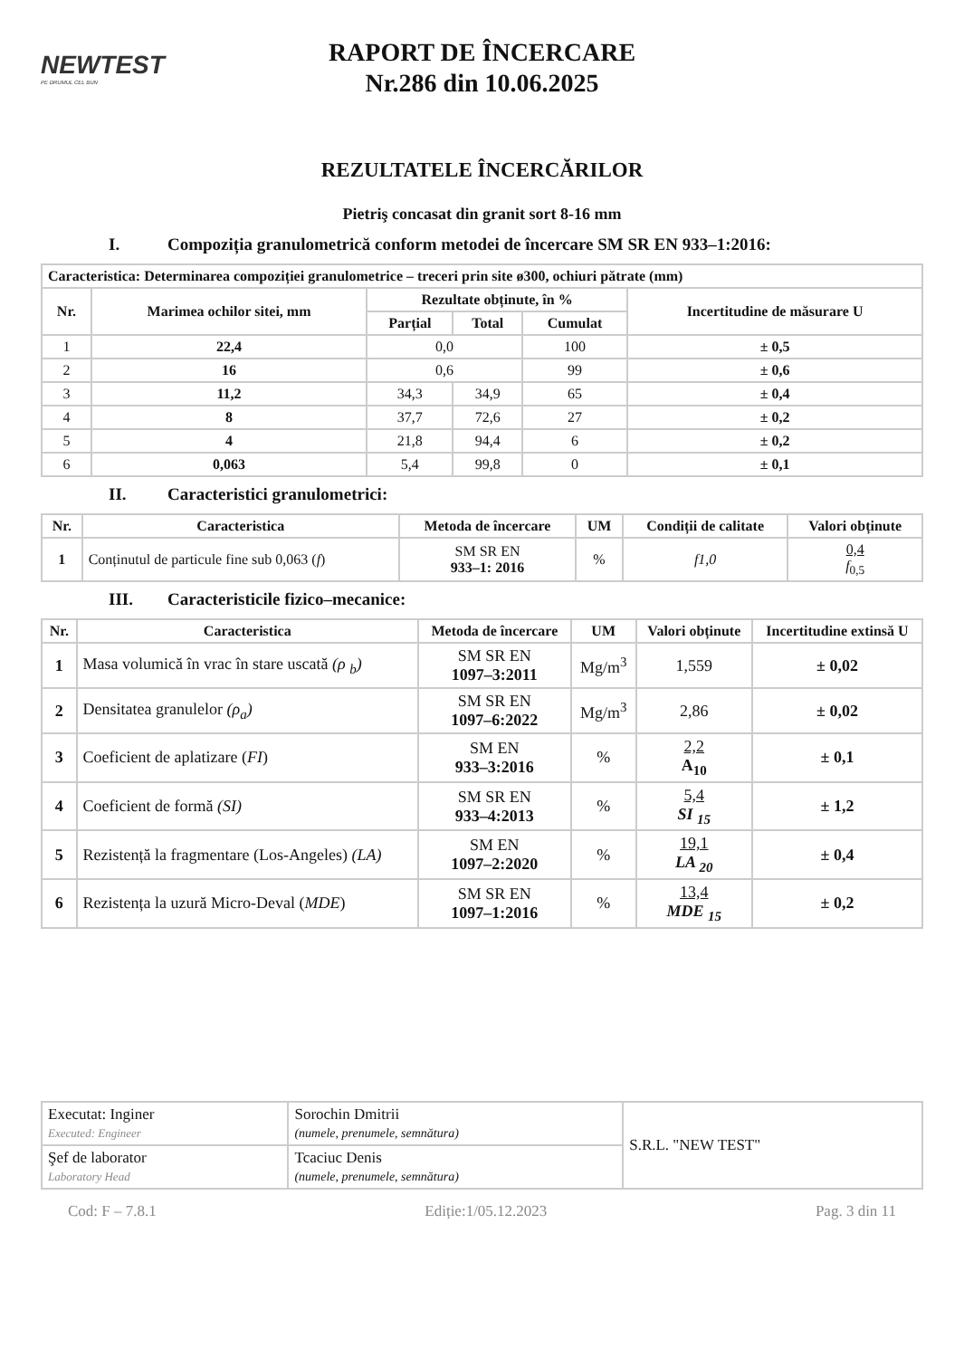NEWTEST
PE DRUMUL CEL BUN
RAPORT DE ÎNCERCARE
Nr.286 din 10.06.2025
REZULTATELE ÎNCERCĂRILOR
Pietriş concasat din granit sort 8-16 mm
I. Compoziția granulometrică conform metodei de încercare SM SR EN 933–1:2016:
| Caracteristica: Determinarea compoziției granulometrice – treceri prin site ø300, ochiuri pătrate (mm) | | | | | |
| Nr. | Marimea ochilor sitei, mm | Rezultate obținute, în % | | | Incertitudine de măsurare U |
| | | Parțial | Total | Cumulat | |
| 1 | 22,4 | 0,0 | | 100 | ± 0,5 |
| 2 | 16 | 0,6 | | 99 | ± 0,6 |
| 3 | 11,2 | 34,3 | 34,9 | 65 | ± 0,4 |
| 4 | 8 | 37,7 | 72,6 | 27 | ± 0,2 |
| 5 | 4 | 21,8 | 94,4 | 6 | ± 0,2 |
| 6 | 0,063 | 5,4 | 99,8 | 0 | ± 0,1 |
II. Caracteristici granulometrici:
| Nr. | Caracteristica | Metoda de încercare | UM | Condiții de calitate | Valori obținute |
| --- | --- | --- | --- | --- | --- |
| 1 | Conținutul de particule fine sub 0,063 ( f ) | SM SR EN 933–1: 2016 | % | f1,0 | 0,4 f<sub>0,5</sub> |
III. Caracteristicile fizico–mecanice:
| Nr. | Caracteristica | Metoda de încercare | UM | Valori obținute | Incertitudine extinsă U |
| --- | --- | --- | --- | --- | --- |
| 1 | Masa volumică în vrac în stare uscată (ρ <sub>b</sub>) | SM SR EN 1097–3:2011 | Mg/m<sup>3</sup> | 1,559 | ± 0,02 |
| 2 | Densitatea granulelor (ρ<sub>a</sub>) | SM SR EN 1097–6:2022 | Mg/m<sup>3</sup> | 2,86 | ± 0,02 |
| 3 | Coeficient de aplatizare ( FI ) | SM EN 933–3:2016 | % | 2,2 A<sub>10</sub> | ± 0,1 |
| 4 | Coeficient de formă (SI) | SM SR EN 933–4:2013 | % | 5,4 SI <sub>15</sub> | ± 1,2 |
| 5 | Rezistență la fragmentare (Los-Angeles) (LA) | SM EN 1097–2:2020 | % | 19,1 LA <sub>20</sub> | ± 0,4 |
| 6 | Rezistența la uzură Micro-Deval ( MDE ) | SM SR EN 1097–1:2016 | % | 13,4 MDE <sub>15</sub> | ± 0,2 |
| Executat: Inginer Executed: Engineer | Sorochin Dmitrii (numele, prenumele, semnătura) | S.R.L. "NEW TEST" |
| Şef de laborator Laboratory Head | Tcaciuc Denis (numele, prenumele, semnătura) | |
Cod: F – 7.8.1 Ediție:1/05.12.2023 Pag. 3 din 11